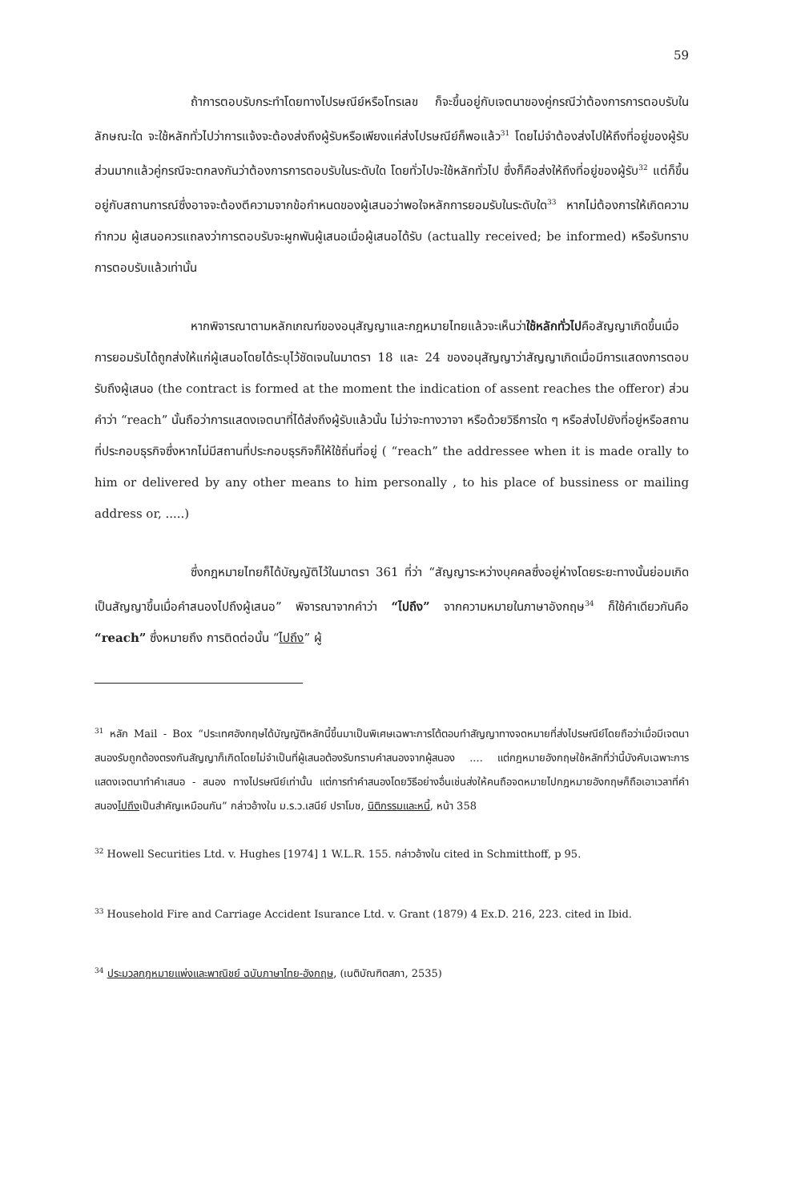59
ถ้าการตอบรับกระทำโดยทางไปรษณีย์หรือโทรเลข ก็จะขึ้นอยู่กับเจตนาของคู่กรณีว่าต้องการการตอบรับในลักษณะใด จะใช้หลักทั่วไปว่าการแจ้งจะต้องส่งถึงผู้รับหรือเพียงแค่ส่งไปรษณีย์ก็พอแล้ว<sup>31</sup> โดยไม่จำต้องส่งไปให้ถึงที่อยู่ของผู้รับ ส่วนมากแล้วคู่กรณีจะตกลงกันว่าต้องการการตอบรับในระดับใด โดยทั่วไปจะใช้หลักทั่วไป ซึ่งก็คือส่งให้ถึงที่อยู่ของผู้รับ<sup>32</sup> แต่ก็ขึ้นอยู่กับสถานการณ์ซึ่งอาจจะต้องตีความจากข้อกำหนดของผู้เสนอว่าพอใจหลักการยอมรับในระดับใด<sup>33</sup> หากไม่ต้องการให้เกิดความกำกวม ผู้เสนอควรแถลงว่าการตอบรับจะผูกพันผู้เสนอเมื่อผู้เสนอได้รับ (actually received; be informed) หรือรับทราบการตอบรับแล้วเท่านั้น
หากพิจารณาตามหลักเกณฑ์ของอนุสัญญาและกฎหมายไทยแล้วจะเห็นว่าใช้หลักทั่วไปคือสัญญาเกิดขึ้นเมื่อการยอมรับได้ถูกส่งให้แก่ผู้เสนอโดยได้ระบุไว้ชัดเจนในมาตรา 18 และ 24 ของอนุสัญญาว่าสัญญาเกิดเมื่อมีการแสดงการตอบรับถึงผู้เสนอ (the contract is formed at the moment the indication of assent reaches the offeror) ส่วนคำว่า “reach” นั้นถือว่าการแสดงเจตนาที่ได้ส่งถึงผู้รับแล้วนั้น ไม่ว่าจะทางวาจา หรือด้วยวิธีการใด ๆ หรือส่งไปยังที่อยู่หรือสถานที่ประกอบธุรกิจซึ่งหากไม่มีสถานที่ประกอบธุรกิจก็ให้ใช้ถิ่นที่อยู่ ( “reach” the addressee when it is made orally to him or delivered by any other means to him personally , to his place of bussiness or mailing address or, .....)
ซึ่งกฎหมายไทยก็ได้บัญญัติไว้ในมาตรา 361 ที่ว่า “สัญญาระหว่างบุคคลซึ่งอยู่ห่างโดยระยะทางนั้นย่อมเกิดเป็นสัญญาขึ้นเมื่อคำสนองไปถึงผู้เสนอ” พิจารณาจากคำว่า “ไปถึง” จากความหมายในภาษาอังกฤษ<sup>34</sup> ก็ใช้คำเดียวกันคือ “reach” ซึ่งหมายถึง การติดต่อนั้น “ไปถึง” ผู้
<sup>31</sup> หลัก Mail - Box “ประเทศอังกฤษได้บัญญัติหลักนี้ขึ้นมาเป็นพิเศษเฉพาะการโต้ตอบทำสัญญาทางจดหมายที่ส่งไปรษณีย์โดยถือว่าเมื่อมีเจตนาสนองรับถูกต้องตรงกันสัญญาก็เกิดโดยไม่จำเป็นที่ผู้เสนอต้องรับทราบคำสนองจากผู้สนอง .... แต่กฎหมายอังกฤษใช้หลักที่ว่านี้บังคับเฉพาะการแสดงเจตนาทำคำเสนอ - สนอง ทางไปรษณีย์เท่านั้น แต่การทำคำสนองโดยวิธีอย่างอื่นเช่นส่งให้คนถือจดหมายไปกฎหมายอังกฤษก็ถือเอาเวลาที่คำสนองไปถึงเป็นสำคัญเหมือนกัน” กล่าวอ้างใน ม.ร.ว.เสนีย์ ปราโมช, นิติกรรมและหนี้, หน้า 358
<sup>32</sup> Howell Securities Ltd. v. Hughes [1974] 1 W.L.R. 155. กล่าวอ้างใน cited in Schmitthoff, p 95.
<sup>33</sup> Household Fire and Carriage Accident Isurance Ltd. v. Grant (1879) 4 Ex.D. 216, 223. cited in Ibid.
<sup>34</sup> ประมวลกฎหมายแพ่งและพาณิชย์ ฉบับภาษาไทย-อังกฤษ, (เนติบัณฑิตสภา, 2535)